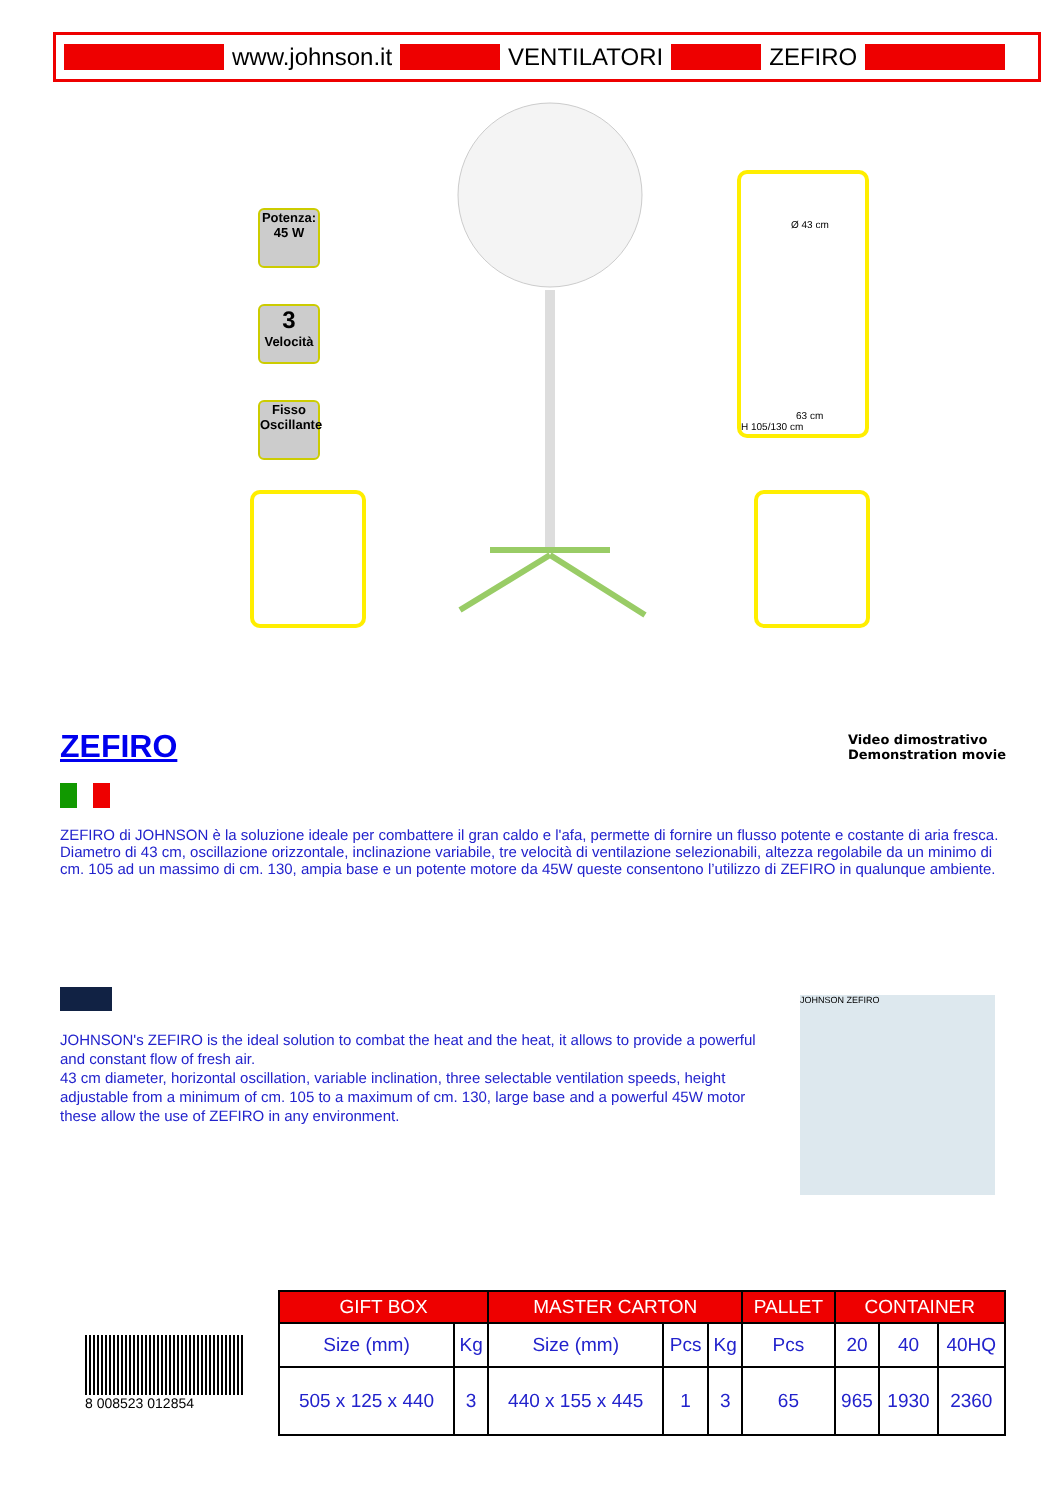www.johnson.it VENTILATORI ZEFIRO
Potenza:
45 W
3
Velocità
Fisso
Oscillante
Ø 43 cm
63 cm
H 105/130 cm
Video dimostrativo
Demonstration movie
ZEFIRO
ZEFIRO di JOHNSON è la soluzione ideale per combattere il gran caldo e l'afa, permette di fornire un flusso potente e costante di aria fresca.
Diametro di 43 cm, oscillazione orizzontale, inclinazione variabile, tre velocità di ventilazione selezionabili, altezza regolabile da un minimo di cm. 105 ad un massimo di cm. 130, ampia base e un potente motore da 45W queste consentono l’utilizzo di ZEFIRO in qualunque ambiente.
JOHNSON's ZEFIRO is the ideal solution to combat the heat and the heat, it allows to provide a powerful and constant flow of fresh air.
43 cm diameter, horizontal oscillation, variable inclination, three selectable ventilation speeds, height adjustable from a minimum of cm. 105 to a maximum of cm. 130, large base and a powerful 45W motor these allow the use of ZEFIRO in any environment.
JOHNSON ZEFIRO
8 008523 012854
| GIFT BOX | | MASTER CARTON | | | PALLET | CONTAINER | | |
| --- | --- | --- | --- | --- | --- | --- | --- | --- |
| Size (mm) | Kg | Size (mm) | Pcs | Kg | Pcs | 20 | 40 | 40HQ |
| 505 x 125 x 440 | 3 | 440 x 155 x 445 | 1 | 3 | 65 | 965 | 1930 | 2360 |